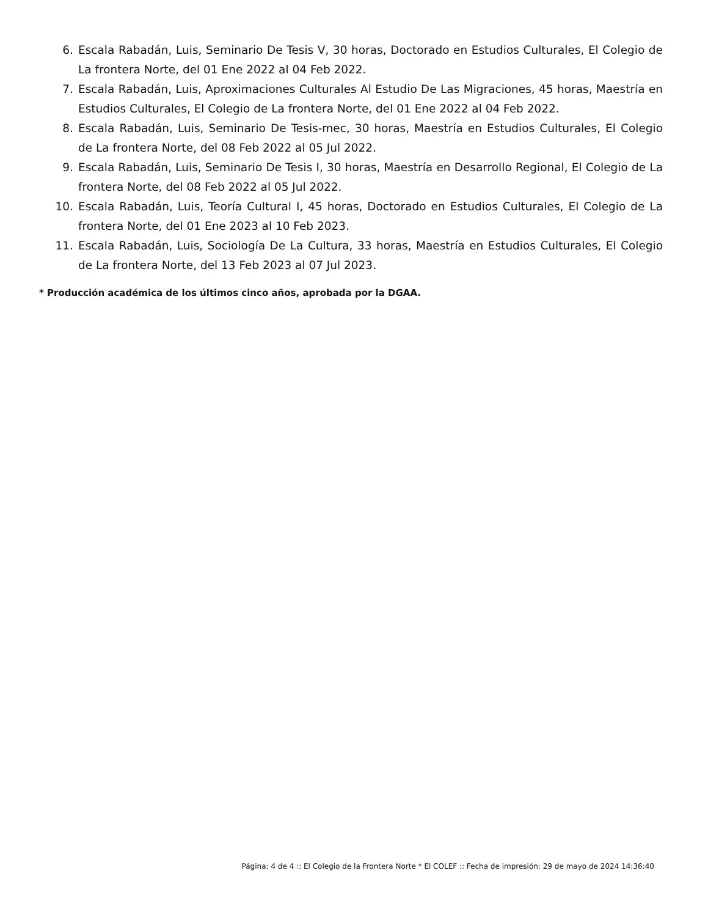6. Escala Rabadán, Luis, Seminario De Tesis V, 30 horas, Doctorado en Estudios Culturales, El Colegio de La frontera Norte, del 01 Ene 2022 al 04 Feb 2022.
7. Escala Rabadán, Luis, Aproximaciones Culturales Al Estudio De Las Migraciones, 45 horas, Maestría en Estudios Culturales, El Colegio de La frontera Norte, del 01 Ene 2022 al 04 Feb 2022.
8. Escala Rabadán, Luis, Seminario De Tesis-mec, 30 horas, Maestría en Estudios Culturales, El Colegio de La frontera Norte, del 08 Feb 2022 al 05 Jul 2022.
9. Escala Rabadán, Luis, Seminario De Tesis I, 30 horas, Maestría en Desarrollo Regional, El Colegio de La frontera Norte, del 08 Feb 2022 al 05 Jul 2022.
10. Escala Rabadán, Luis, Teoría Cultural I, 45 horas, Doctorado en Estudios Culturales, El Colegio de La frontera Norte, del 01 Ene 2023 al 10 Feb 2023.
11. Escala Rabadán, Luis, Sociología De La Cultura, 33 horas, Maestría en Estudios Culturales, El Colegio de La frontera Norte, del 13 Feb 2023 al 07 Jul 2023.
* Producción académica de los últimos cinco años, aprobada por la DGAA.
Página: 4 de 4 :: El Colegio de la Frontera Norte * El COLEF :: Fecha de impresión: 29 de mayo de 2024 14:36:40